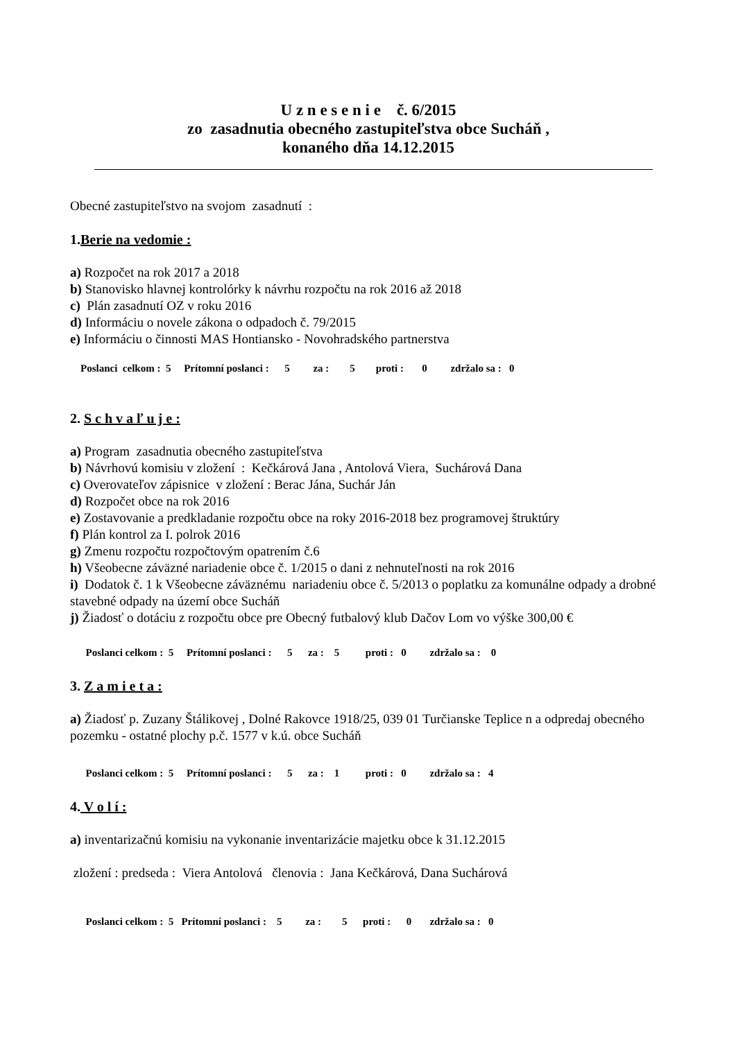U z n e s e n i e č. 6/2015
zo zasadnutia obecného zastupiteľstva obce Sucháň ,
konaného dňa 14.12.2015
Obecné zastupiteľstvo na svojom zasadnutí :
1.Berie na vedomie :
a) Rozpočet na rok 2017 a 2018
b) Stanovisko hlavnej kontrolórky k návrhu rozpočtu na rok 2016 až 2018
c) Plán zasadnutí OZ v roku 2016
d) Informáciu o novele zákona o odpadoch č. 79/2015
e) Informáciu o činnosti MAS Hontiansko - Novohradského partnerstva
Poslanci celkom : 5 Prítomní poslanci : 5 za : 5 proti : 0 zdržalo sa : 0
2. S c h v a ľ u j e :
a) Program zasadnutia obecného zastupiteľstva
b) Návrhovú komisiu v zložení : Kečkárová Jana , Antolová Viera, Suchárová Dana
c) Overovateľov zápisnice v zložení : Berac Jána, Suchár Ján
d) Rozpočet obce na rok 2016
e) Zostavovanie a predkladanie rozpočtu obce na roky 2016-2018 bez programovej štruktúry
f) Plán kontrol za I. polrok 2016
g) Zmenu rozpočtu rozpočtovým opatrením č.6
h) Všeobecne záväzné nariadenie obce č. 1/2015 o dani z nehnuteľnosti na rok 2016
i) Dodatok č. 1 k Všeobecne záväznému nariadeniu obce č. 5/2013 o poplatku za komunálne odpady a drobné stavebné odpady na území obce Sucháň
j) Žiadosť o dotáciu z rozpočtu obce pre Obecný futbalový klub Dačov Lom vo výške 300,00 €
Poslanci celkom : 5 Prítomní poslanci : 5 za : 5 proti : 0 zdržalo sa : 0
3. Z a m i e t a :
a) Žiadosť p. Zuzany Štálikovej , Dolné Rakovce 1918/25, 039 01 Turčianske Teplice n a odpredaj obecného pozemku - ostatné plochy p.č. 1577 v k.ú. obce Sucháň
Poslanci celkom : 5 Prítomní poslanci : 5 za : 1 proti : 0 zdržalo sa : 4
4. V o l í :
a) inventarizačnú komisiu na vykonanie inventarizácie majetku obce k 31.12.2015
zložení : predseda : Viera Antolová členovia : Jana Kečkárová, Dana Suchárová
Poslanci celkom : 5 Prítomní poslanci : 5 za : 5 proti : 0 zdržalo sa : 0